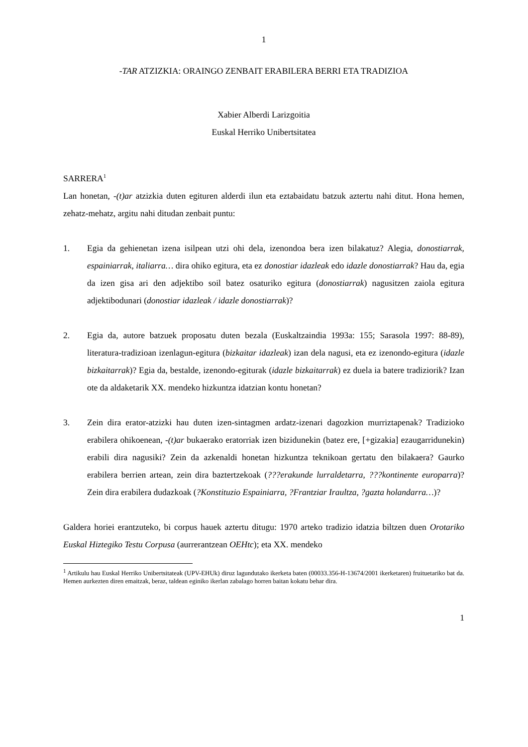1
-TAR ATZIZKIA: ORAINGO ZENBAIT ERABILERA BERRI ETA TRADIZIOA
Xabier Alberdi Larizgoitia
Euskal Herriko Unibertsitatea
SARRERA<sup>1</sup>
Lan honetan, -(t)ar atzizkia duten egituren alderdi ilun eta eztabaidatu batzuk aztertu nahi ditut. Hona hemen, zehatz-mehatz, argitu nahi ditudan zenbait puntu:
1. Egia da gehienetan izena isilpean utzi ohi dela, izenondoa bera izen bilakatuz? Alegia, donostiarrak, espainiarrak, italiarra… dira ohiko egitura, eta ez donostiar idazleak edo idazle donostiarrak? Hau da, egia da izen gisa ari den adjektibo soil batez osaturiko egitura (donostiarrak) nagusitzen zaiola egitura adjektibodunari (donostiar idazleak / idazle donostiarrak)?
2. Egia da, autore batzuek proposatu duten bezala (Euskaltzaindia 1993a: 155; Sarasola 1997: 88-89), literatura-tradizioan izenlagun-egitura (bizkaitar idazleak) izan dela nagusi, eta ez izenondo-egitura (idazle bizkaitarrak)? Egia da, bestalde, izenondo-egiturak (idazle bizkaitarrak) ez duela ia batere tradiziorik? Izan ote da aldaketarik XX. mendeko hizkuntza idatzian kontu honetan?
3. Zein dira erator-atzizki hau duten izen-sintagmen ardatz-izenari dagozkion murriztapenak? Tradizioko erabilera ohikoenean, -(t)ar bukaerako eratorriak izen bizidunekin (batez ere, [+gizakia] ezaugarridunekin) erabili dira nagusiki? Zein da azkenaldi honetan hizkuntza teknikoan gertatu den bilakaera? Gaurko erabilera berrien artean, zein dira baztertzekoak (???erakunde lurraldetarra, ???kontinente europarra)? Zein dira erabilera dudazkoak (?Konstituzio Espainiarra, ?Frantziar Iraultza, ?gazta holandarra…)?
Galdera horiei erantzuteko, bi corpus hauek aztertu ditugu: 1970 arteko tradizio idatzia biltzen duen Orotariko Euskal Hiztegiko Testu Corpusa (aurrerantzean OEHtc); eta XX. mendeko
<sup>1</sup> Artikulu hau Euskal Herriko Unibertsitateak (UPV-EHUk) diruz lagundutako ikerketa baten (00033.356-H-13674/2001 ikerketaren) fruituetariko bat da. Hemen aurkezten diren emaitzak, beraz, taldean eginiko ikerlan zabalago horren baitan kokatu behar dira.
1